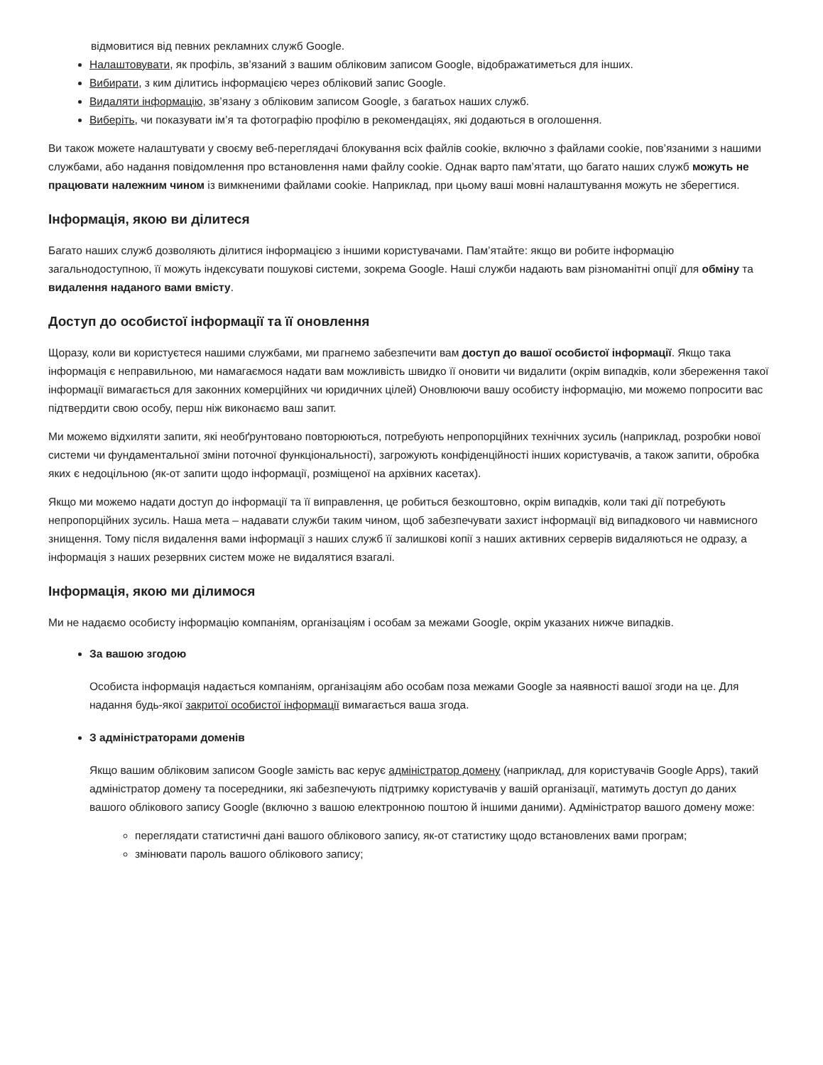відмовитися від певних рекламних служб Google.
Налаштовувати, як профіль, зв’язаний з вашим обліковим записом Google, відображатиметься для інших.
Вибирати, з ким ділитись інформацією через обліковий запис Google.
Видаляти інформацію, зв’язану з обліковим записом Google, з багатьох наших служб.
Виберіть, чи показувати ім’я та фотографію профілю в рекомендаціях, які додаються в оголошення.
Ви також можете налаштувати у своєму веб-переглядачі блокування всіх файлів cookie, включно з файлами cookie, пов’язаними з нашими службами, або надання повідомлення про встановлення нами файлу cookie. Однак варто пам’ятати, що багато наших служб можуть не працювати належним чином із вимкненими файлами cookie. Наприклад, при цьому ваші мовні налаштування можуть не зберегтися.
Інформація, якою ви ділитеся
Багато наших служб дозволяють ділитися інформацією з іншими користувачами. Пам’ятайте: якщо ви робите інформацію загальнодоступною, її можуть індексувати пошукові системи, зокрема Google. Наші служби надають вам різноманітні опції для обміну та видалення наданого вами вмісту.
Доступ до особистої інформації та її оновлення
Щоразу, коли ви користуєтеся нашими службами, ми прагнемо забезпечити вам доступ до вашої особистої інформації. Якщо така інформація є неправильною, ми намагаємося надати вам можливість швидко її оновити чи видалити (окрім випадків, коли збереження такої інформації вимагається для законних комерційних чи юридичних цілей) Оновлюючи вашу особисту інформацію, ми можемо попросити вас підтвердити свою особу, перш ніж виконаємо ваш запит.
Ми можемо відхиляти запити, які необґрунтовано повторюються, потребують непропорційних технічних зусиль (наприклад, розробки нової системи чи фундаментальної зміни поточної функціональності), загрожують конфіденційності інших користувачів, а також запити, обробка яких є недоцільною (як-от запити щодо інформації, розміщеної на архівних касетах).
Якщо ми можемо надати доступ до інформації та її виправлення, це робиться безкоштовно, окрім випадків, коли такі дії потребують непропорційних зусиль. Наша мета – надавати служби таким чином, щоб забезпечувати захист інформації від випадкового чи навмисного знищення. Тому після видалення вами інформації з наших служб її залишкові копії з наших активних серверів видаляються не одразу, а інформація з наших резервних систем може не видалятися взагалі.
Інформація, якою ми ділимося
Ми не надаємо особисту інформацію компаніям, організаціям і особам за межами Google, окрім указаних нижче випадків.
За вашою згодою
Особиста інформація надається компаніям, організаціям або особам поза межами Google за наявності вашої згоди на це. Для надання будь-якої закритої особистої інформації вимагається ваша згода.
З адміністраторами доменів
Якщо вашим обліковим записом Google замість вас керує адміністратор домену (наприклад, для користувачів Google Apps), такий адміністратор домену та посередники, які забезпечують підтримку користувачів у вашій організації, матимуть доступ до даних вашого облікового запису Google (включно з вашою електронною поштою й іншими даними). Адміністратор вашого домену може:
переглядати статистичні дані вашого облікового запису, як-от статистику щодо встановлених вами програм;
змінювати пароль вашого облікового запису;